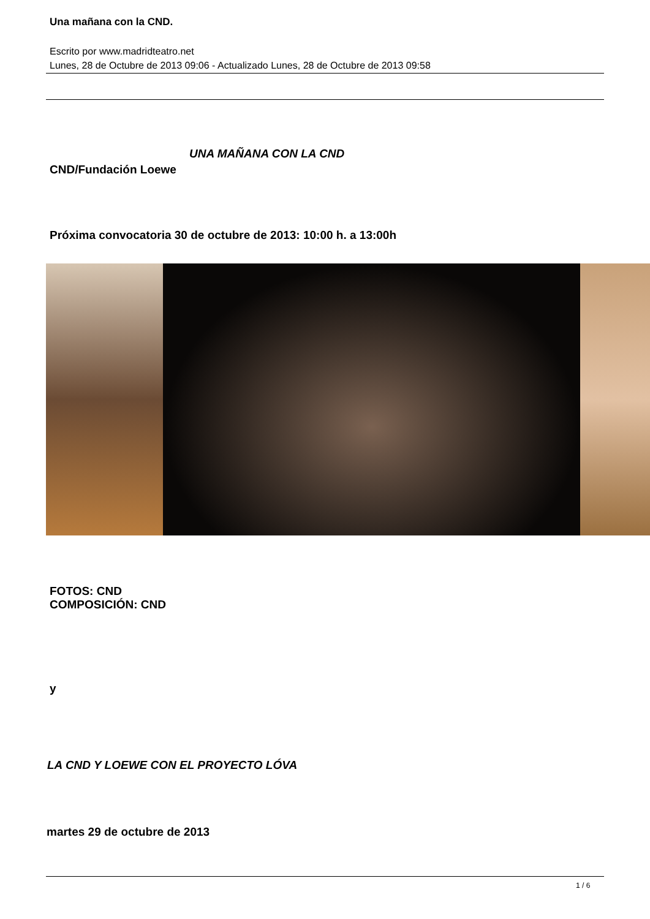Una mañana con la CND.
Escrito por www.madridteatro.net
Lunes, 28 de Octubre de 2013 09:06 - Actualizado Lunes, 28 de Octubre de 2013 09:58
UNA MAÑANA CON LA CND
CND/Fundación Loewe
Próxima convocatoria 30 de octubre de 2013: 10:00 h. a 13:00h
FOTOS: CND
COMPOSICIÓN: CND
y
LA CND Y LOEWE CON EL PROYECTO LÓVA
martes 29 de octubre de 2013
1 / 6